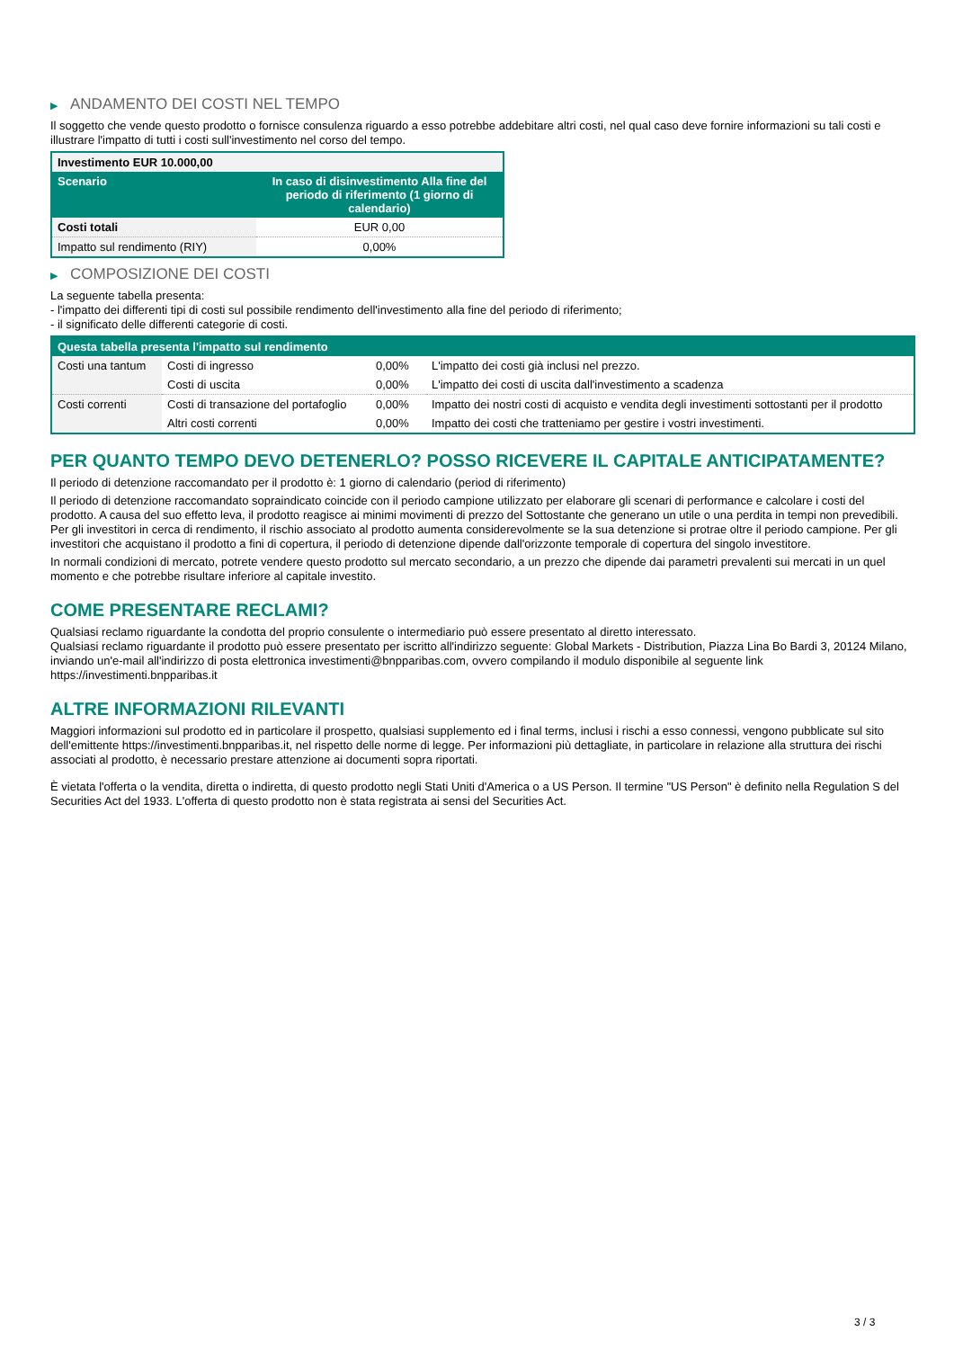▶ ANDAMENTO DEI COSTI NEL TEMPO
Il soggetto che vende questo prodotto o fornisce consulenza riguardo a esso potrebbe addebitare altri costi, nel qual caso deve fornire informazioni su tali costi e illustrare l'impatto di tutti i costi sull'investimento nel corso del tempo.
| Investimento EUR 10.000,00 | |
| --- | --- |
| Scenario | In caso di disinvestimento Alla fine del periodo di riferimento (1 giorno di calendario) |
| Costi totali | EUR 0,00 |
| Impatto sul rendimento (RIY) | 0,00% |
▶ COMPOSIZIONE DEI COSTI
La seguente tabella presenta:
- l'impatto dei differenti tipi di costi sul possibile rendimento dell'investimento alla fine del periodo di riferimento;
- il significato delle differenti categorie di costi.
| Questa tabella presenta l'impatto sul rendimento | | | |
| --- | --- | --- | --- |
| Costi una tantum | Costi di ingresso | 0,00% | L'impatto dei costi già inclusi nel prezzo. |
| | Costi di uscita | 0,00% | L'impatto dei costi di uscita dall'investimento a scadenza |
| Costi correnti | Costi di transazione del portafoglio | 0,00% | Impatto dei nostri costi di acquisto e vendita degli investimenti sottostanti per il prodotto |
| | Altri costi correnti | 0,00% | Impatto dei costi che tratteniamo per gestire i vostri investimenti. |
PER QUANTO TEMPO DEVO DETENERLO? POSSO RICEVERE IL CAPITALE ANTICIPATAMENTE?
Il periodo di detenzione raccomandato per il prodotto è: 1 giorno di calendario (period di riferimento)
Il periodo di detenzione raccomandato sopraindicato coincide con il periodo campione utilizzato per elaborare gli scenari di performance e calcolare i costi del prodotto. A causa del suo effetto leva, il prodotto reagisce ai minimi movimenti di prezzo del Sottostante che generano un utile o una perdita in tempi non prevedibili. Per gli investitori in cerca di rendimento, il rischio associato al prodotto aumenta considerevolmente se la sua detenzione si protrae oltre il periodo campione. Per gli investitori che acquistano il prodotto a fini di copertura, il periodo di detenzione dipende dall'orizzonte temporale di copertura del singolo investitore.
In normali condizioni di mercato, potrete vendere questo prodotto sul mercato secondario, a un prezzo che dipende dai parametri prevalenti sui mercati in un quel momento e che potrebbe risultare inferiore al capitale investito.
COME PRESENTARE RECLAMI?
Qualsiasi reclamo riguardante la condotta del proprio consulente o intermediario può essere presentato al diretto interessato.
Qualsiasi reclamo riguardante il prodotto può essere presentato per iscritto all'indirizzo seguente: Global Markets - Distribution, Piazza Lina Bo Bardi 3, 20124 Milano, inviando un'e-mail all'indirizzo di posta elettronica investimenti@bnpparibas.com, ovvero compilando il modulo disponibile al seguente link https://investimenti.bnpparibas.it
ALTRE INFORMAZIONI RILEVANTI
Maggiori informazioni sul prodotto ed in particolare il prospetto, qualsiasi supplemento ed i final terms, inclusi i rischi a esso connessi, vengono pubblicate sul sito dell'emittente https://investimenti.bnpparibas.it, nel rispetto delle norme di legge. Per informazioni più dettagliate, in particolare in relazione alla struttura dei rischi associati al prodotto, è necessario prestare attenzione ai documenti sopra riportati.
È vietata l'offerta o la vendita, diretta o indiretta, di questo prodotto negli Stati Uniti d'America o a US Person. Il termine "US Person" è definito nella Regulation S del Securities Act del 1933. L'offerta di questo prodotto non è stata registrata ai sensi del Securities Act.
3 / 3